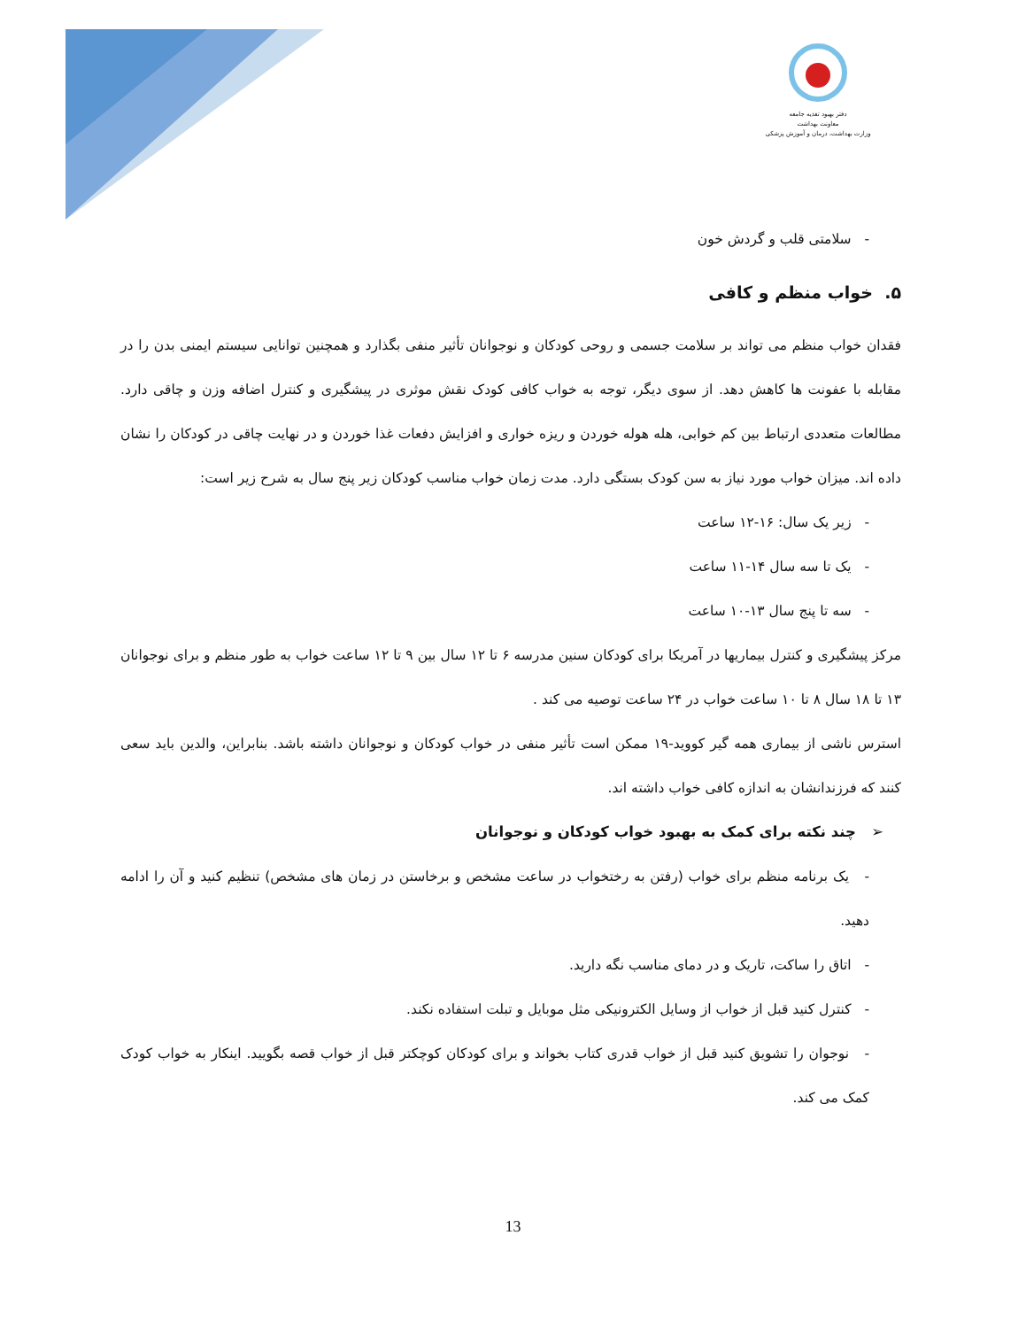دفتر بهبود تغذیه جامعه
معاونت بهداشت
وزارت بهداشت، درمان و آموزش پزشکی
- سلامتی قلب و گردش خون
۵. خواب منظم و کافی
فقدان خواب منظم می تواند بر سلامت جسمی و روحی کودکان و نوجوانان تأثیر منفی بگذارد و همچنین توانایی سیستم ایمنی بدن را در مقابله با عفونت ها کاهش دهد. از سوی دیگر، توجه به خواب کافی کودک نقش موثری در پیشگیری و کنترل اضافه وزن و چاقی دارد. مطالعات متعددی ارتباط بین کم خوابی، هله هوله خوردن و ریزه خواری و افزایش دفعات غذا خوردن و در نهایت چاقی در کودکان را نشان داده اند. میزان خواب مورد نیاز به سن کودک بستگی دارد. مدت زمان خواب مناسب کودکان زیر پنج سال به شرح زیر است:
- زیر یک سال: ۱۶-۱۲ ساعت
- یک تا سه سال ۱۴-۱۱ ساعت
- سه تا پنج سال ۱۳-۱۰ ساعت
مرکز پیشگیری و کنترل بیماریها در آمریکا برای کودکان سنین مدرسه ۶ تا ۱۲ سال بین ۹ تا ۱۲ ساعت خواب به طور منظم و برای نوجوانان ۱۳ تا ۱۸ سال ۸ تا ۱۰ ساعت خواب در ۲۴ ساعت توصیه می کند .
استرس ناشی از بیماری همه گیر کووید-۱۹ ممکن است تأثیر منفی در خواب کودکان و نوجوانان داشته باشد. بنابراین، والدین باید سعی کنند که فرزندانشان به اندازه کافی خواب داشته اند.
➢ چند نکته برای کمک به بهبود خواب کودکان و نوجوانان
- یک برنامه منظم برای خواب (رفتن به رختخواب در ساعت مشخص و برخاستن در زمان های مشخص) تنظیم کنید و آن را ادامه دهید.
- اتاق را ساکت، تاریک و در دمای مناسب نگه دارید.
- کنترل کنید قبل از خواب از وسایل الکترونیکی مثل موبایل و تبلت استفاده نکند.
- نوجوان را تشویق کنید قبل از خواب قدری کتاب بخواند و برای کودکان کوچکتر قبل از خواب قصه بگویید. اینکار به خواب کودک کمک می کند.
13